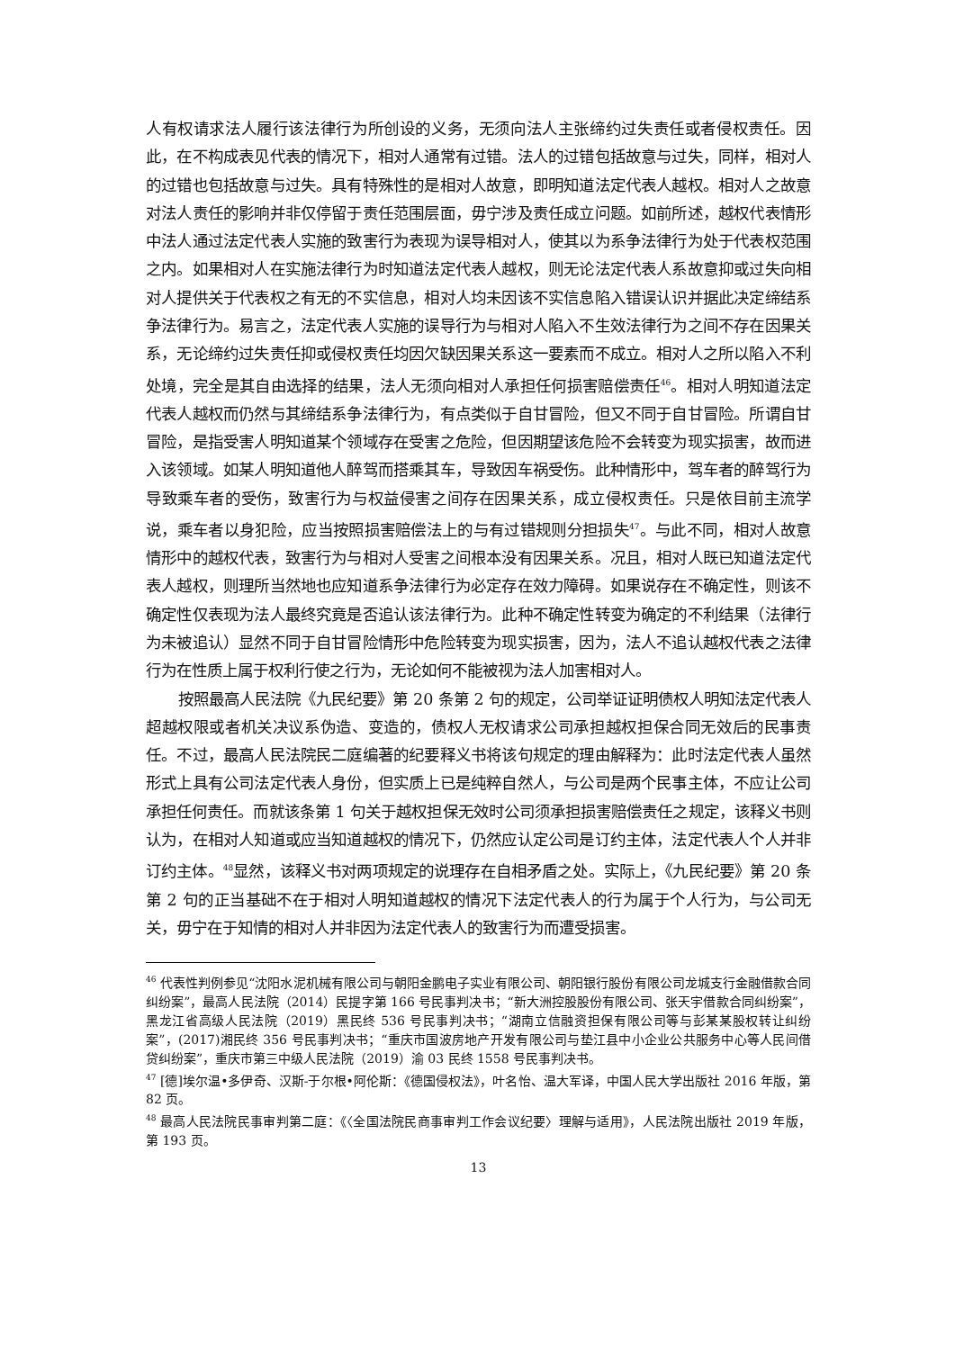人有权请求法人履行该法律行为所创设的义务，无须向法人主张缔约过失责任或者侵权责任。因此，在不构成表见代表的情况下，相对人通常有过错。法人的过错包括故意与过失，同样，相对人的过错也包括故意与过失。具有特殊性的是相对人故意，即明知道法定代表人越权。相对人之故意对法人责任的影响并非仅停留于责任范围层面，毋宁涉及责任成立问题。如前所述，越权代表情形中法人通过法定代表人实施的致害行为表现为误导相对人，使其以为系争法律行为处于代表权范围之内。如果相对人在实施法律行为时知道法定代表人越权，则无论法定代表人系故意抑或过失向相对人提供关于代表权之有无的不实信息，相对人均未因该不实信息陷入错误认识并据此决定缔结系争法律行为。易言之，法定代表人实施的误导行为与相对人陷入不生效法律行为之间不存在因果关系，无论缔约过失责任抑或侵权责任均因欠缺因果关系这一要素而不成立。相对人之所以陷入不利处境，完全是其自由选择的结果，法人无须向相对人承担任何损害赔偿责任<sup>46</sup>。相对人明知道法定代表人越权而仍然与其缔结系争法律行为，有点类似于自甘冒险，但又不同于自甘冒险。所谓自甘冒险，是指受害人明知道某个领域存在受害之危险，但因期望该危险不会转变为现实损害，故而进入该领域。如某人明知道他人醉驾而搭乘其车，导致因车祸受伤。此种情形中，驾车者的醉驾行为导致乘车者的受伤，致害行为与权益侵害之间存在因果关系，成立侵权责任。只是依目前主流学说，乘车者以身犯险，应当按照损害赔偿法上的与有过错规则分担损失<sup>47</sup>。与此不同，相对人故意情形中的越权代表，致害行为与相对人受害之间根本没有因果关系。况且，相对人既已知道法定代表人越权，则理所当然地也应知道系争法律行为必定存在效力障碍。如果说存在不确定性，则该不确定性仅表现为法人最终究竟是否追认该法律行为。此种不确定性转变为确定的不利结果（法律行为未被追认）显然不同于自甘冒险情形中危险转变为现实损害，因为，法人不追认越权代表之法律行为在性质上属于权利行使之行为，无论如何不能被视为法人加害相对人。
按照最高人民法院《九民纪要》第 20 条第 2 句的规定，公司举证证明债权人明知法定代表人超越权限或者机关决议系伪造、变造的，债权人无权请求公司承担越权担保合同无效后的民事责任。不过，最高人民法院民二庭编著的纪要释义书将该句规定的理由解释为：此时法定代表人虽然形式上具有公司法定代表人身份，但实质上已是纯粹自然人，与公司是两个民事主体，不应让公司承担任何责任。而就该条第 1 句关于越权担保无效时公司须承担损害赔偿责任之规定，该释义书则认为，在相对人知道或应当知道越权的情况下，仍然应认定公司是订约主体，法定代表人个人并非订约主体。<sup>48</sup>显然，该释义书对两项规定的说理存在自相矛盾之处。实际上，《九民纪要》第 20 条第 2 句的正当基础不在于相对人明知道越权的情况下法定代表人的行为属于个人行为，与公司无关，毋宁在于知情的相对人并非因为法定代表人的致害行为而遭受损害。
<sup>46</sup> 代表性判例参见“沈阳水泥机械有限公司与朝阳金鹏电子实业有限公司、朝阳银行股份有限公司龙城支行金融借款合同纠纷案”，最高人民法院（2014）民提字第 166 号民事判决书；“新大洲控股股份有限公司、张天宇借款合同纠纷案”，黑龙江省高级人民法院（2019）黑民终 536 号民事判决书；“湖南立信融资担保有限公司等与彭某某股权转让纠纷案”，(2017)湘民终 356 号民事判决书；“重庆市国波房地产开发有限公司与垫江县中小企业公共服务中心等人民间借贷纠纷案”，重庆市第三中级人民法院（2019）渝 03 民终 1558 号民事判决书。
<sup>47</sup> [德]埃尔温•多伊奇、汉斯-于尔根•阿伦斯：《德国侵权法》，叶名怡、温大军译，中国人民大学出版社 2016 年版，第 82 页。
<sup>48</sup> 最高人民法院民事审判第二庭：《〈全国法院民商事审判工作会议纪要〉理解与适用》，人民法院出版社 2019 年版，第 193 页。
13